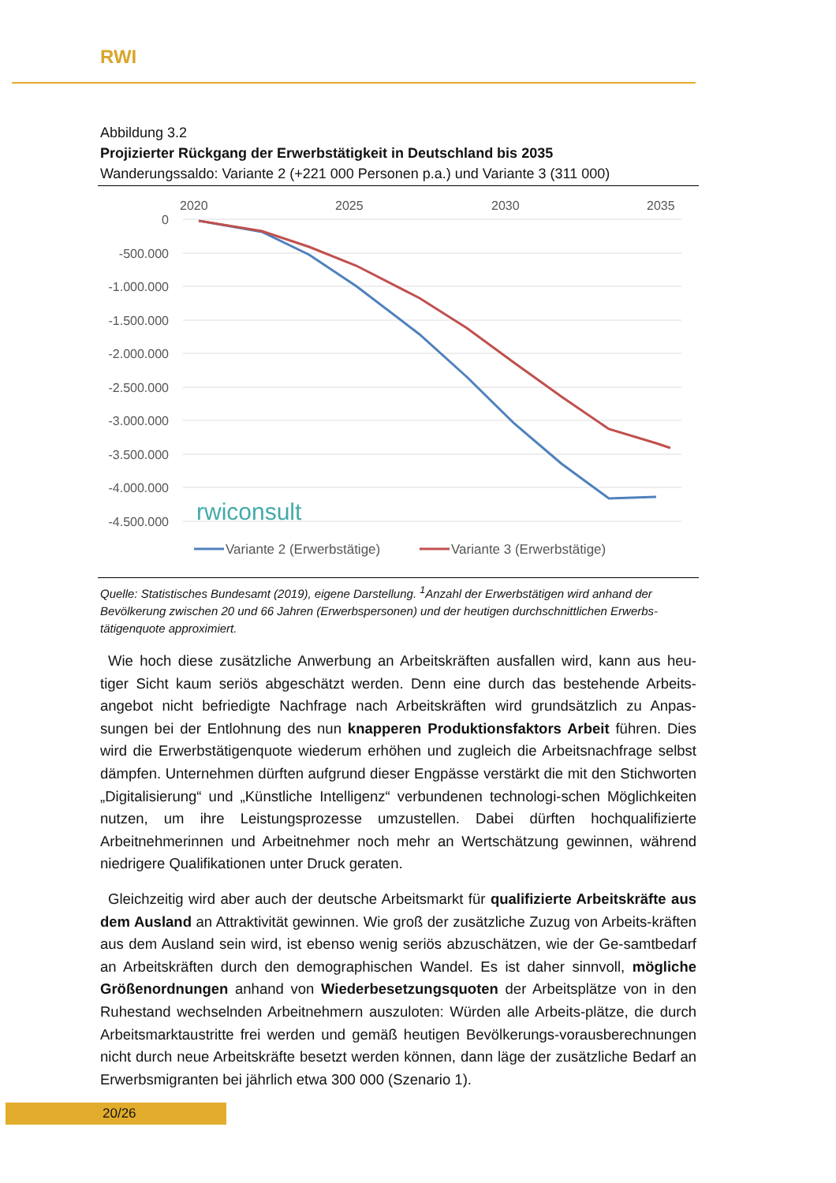RWI
Abbildung 3.2
Projizierter Rückgang der Erwerbstätigkeit in Deutschland bis 2035
Wanderungssaldo: Variante 2 (+221 000 Personen p.a.) und Variante 3 (311 000)
2020
2025
2030
2035
0
-500.000
-1.000.000
-1.500.000
-2.000.000
-2.500.000
-3.000.000
-3.500.000
-4.000.000
-4.500.000
rwiconsult
Variante 2 (Erwerbstätige)
Variante 3 (Erwerbstätige)
Quelle: Statistisches Bundesamt (2019), eigene Darstellung. <sup>1</sup>Anzahl der Erwerbstätigen wird anhand der Bevölkerung zwischen 20 und 66 Jahren (Erwerbspersonen) und der heutigen durchschnittlichen Erwerbs-tätigenquote approximiert.
Wie hoch diese zusätzliche Anwerbung an Arbeitskräften ausfallen wird, kann aus heu-tiger Sicht kaum seriös abgeschätzt werden. Denn eine durch das bestehende Arbeits-angebot nicht befriedigte Nachfrage nach Arbeitskräften wird grundsätzlich zu Anpas-sungen bei der Entlohnung des nun knapperen Produktionsfaktors Arbeit führen. Dies wird die Erwerbstätigenquote wiederum erhöhen und zugleich die Arbeitsnachfrage selbst dämpfen. Unternehmen dürften aufgrund dieser Engpässe verstärkt die mit den Stichworten „Digitalisierung“ und „Künstliche Intelligenz“ verbundenen technologi-schen Möglichkeiten nutzen, um ihre Leistungsprozesse umzustellen. Dabei dürften hochqualifizierte Arbeitnehmerinnen und Arbeitnehmer noch mehr an Wertschätzung gewinnen, während niedrigere Qualifikationen unter Druck geraten.
Gleichzeitig wird aber auch der deutsche Arbeitsmarkt für qualifizierte Arbeitskräfte aus dem Ausland an Attraktivität gewinnen. Wie groß der zusätzliche Zuzug von Arbeits-kräften aus dem Ausland sein wird, ist ebenso wenig seriös abzuschätzen, wie der Ge-samtbedarf an Arbeitskräften durch den demographischen Wandel. Es ist daher sinnvoll, mögliche Größenordnungen anhand von Wiederbesetzungsquoten der Arbeitsplätze von in den Ruhestand wechselnden Arbeitnehmern auszuloten: Würden alle Arbeits-plätze, die durch Arbeitsmarktaustritte frei werden und gemäß heutigen Bevölkerungs-vorausberechnungen nicht durch neue Arbeitskräfte besetzt werden können, dann läge der zusätzliche Bedarf an Erwerbsmigranten bei jährlich etwa 300 000 (Szenario 1).
20/26